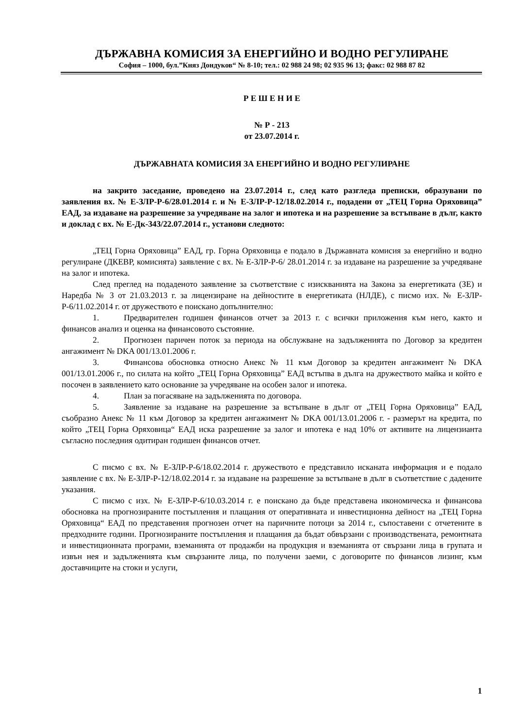ДЪРЖАВНА КОМИСИЯ ЗА ЕНЕРГИЙНО И ВОДНО РЕГУЛИРАНЕ
София – 1000, бул.”Княз Дондуков“ № 8-10; тел.: 02 988 24 98; 02 935 96 13; факс: 02 988 87 82
Р Е Ш Е Н И Е
№ Р - 213
от 23.07.2014 г.
ДЪРЖАВНАТА КОМИСИЯ ЗА ЕНЕРГИЙНО И ВОДНО РЕГУЛИРАНЕ
на закрито заседание, проведено на 23.07.2014 г., след като разгледа преписки, образувани по заявления вх. № Е-ЗЛР-Р-6/28.01.2014 г. и № Е-ЗЛР-Р-12/18.02.2014 г., подадени от „ТЕЦ Горна Оряховица” ЕАД, за издаване на разрешение за учредяване на залог и ипотека и на разрешение за встъпване в дълг, както и доклад с вх. № Е-Дк-343/22.07.2014 г., установи следното:
„ТЕЦ Горна Оряховица” ЕАД, гр. Горна Оряховица е подало в Държавната комисия за енергийно и водно регулиране (ДКЕВР, комисията) заявление с вх. № Е-ЗЛР-Р-6/ 28.01.2014 г. за издаване на разрешение за учредяване на залог и ипотека.
След преглед на подаденото заявление за съответствие с изискванията на Закона за енергетиката (ЗЕ) и Наредба № 3 от 21.03.2013 г. за лицензиране на дейностите в енергетиката (НЛДЕ), с писмо изх. № Е-ЗЛР-Р-6/11.02.2014 г. от дружеството е поискано допълнително:
1. Предварителен годишен финансов отчет за 2013 г. с всички приложения към него, както и финансов анализ и оценка на финансовото състояние.
2. Прогнозен паричен поток за периода на обслужване на задълженията по Договор за кредитен ангажимент № DKA 001/13.01.2006 г.
3. Финансова обосновка относно Анекс № 11 към Договор за кредитен ангажимент № DKA 001/13.01.2006 г., по силата на който „ТЕЦ Горна Оряховица” ЕАД встъпва в дълга на дружеството майка и който е посочен в заявлението като основание за учредяване на особен залог и ипотека.
4. План за погасяване на задълженията по договора.
5. Заявление за издаване на разрешение за встъпване в дълг от „ТЕЦ Горна Оряховица” ЕАД, съобразно Анекс № 11 към Договор за кредитен ангажимент № DKA 001/13.01.2006 г. - размерът на кредита, по който „ТЕЦ Горна Оряховица“ ЕАД иска разрешение за залог и ипотека е над 10% от активите на лицензианта съгласно последния одитиран годишен финансов отчет.
С писмо с вх. № Е-ЗЛР-Р-6/18.02.2014 г. дружеството е представило исканата информация и е подало заявление с вх. № Е-ЗЛР-Р-12/18.02.2014 г. за издаване на разрешение за встъпване в дълг в съответствие с дадените указания.
С писмо с изх. № Е-ЗЛР-Р-6/10.03.2014 г. е поискано да бъде представена икономическа и финансова обосновка на прогнозираните постъпления и плащания от оперативната и инвестиционна дейност на „ТЕЦ Горна Оряховица“ ЕАД по представения прогнозен отчет на паричните потоци за 2014 г., съпоставени с отчетените в предходните години. Прогнозираните постъпления и плащания да бъдат обвързани с производствената, ремонтната и инвестиционната програми, вземанията от продажби на продукция и вземанията от свързани лица в групата и извън нея и задълженията към свързаните лица, по получени заеми, с договорите по финансов лизинг, към доставчиците на стоки и услуги,
1